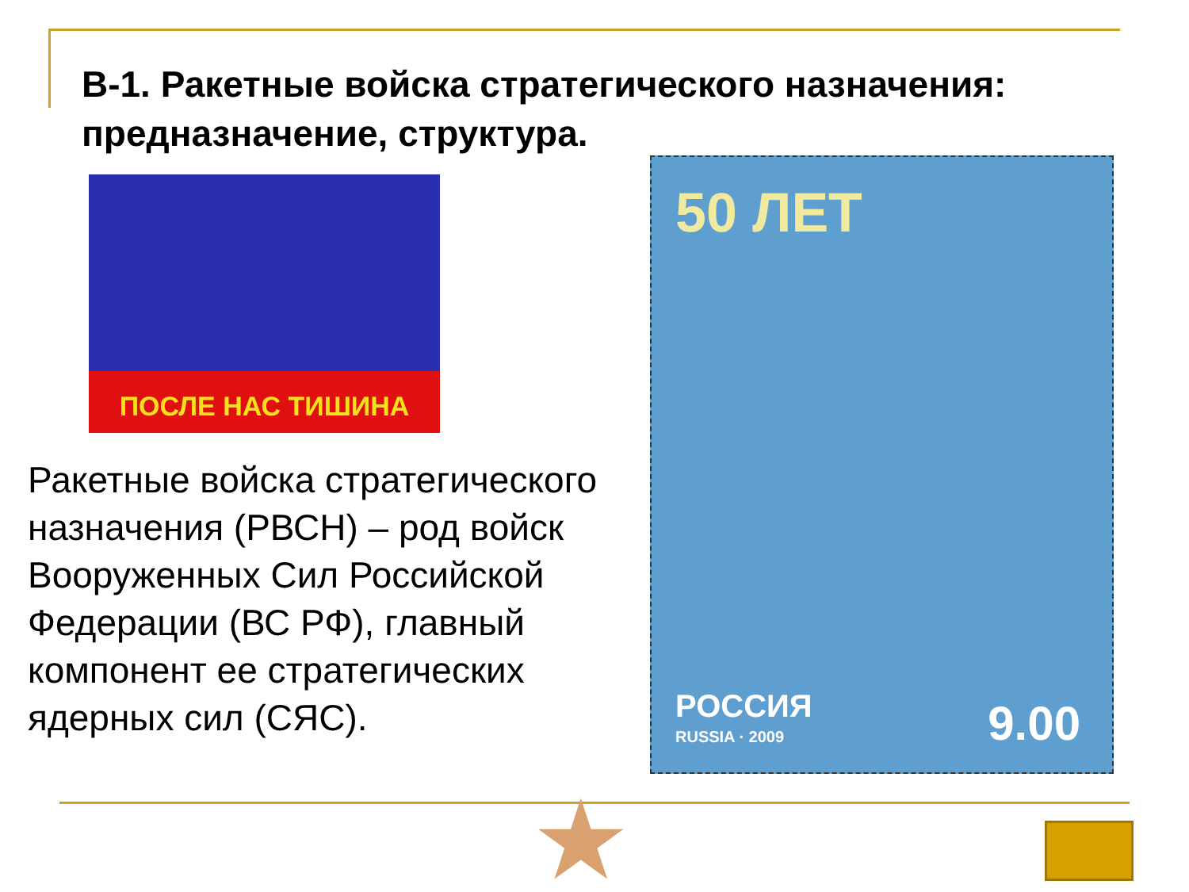В-1. Ракетные войска стратегического назначения: предназначение, структура.
ПОСЛЕ НАС ТИШИНА
50 ЛЕТ
РОССИЯ
RUSSIA · 2009 9.00
Ракетные войска стратегического назначения (РВСН) – род войск Вооруженных Сил Российской Федерации (ВС РФ), главный компонент ее стратегических ядерных сил (СЯС).
★